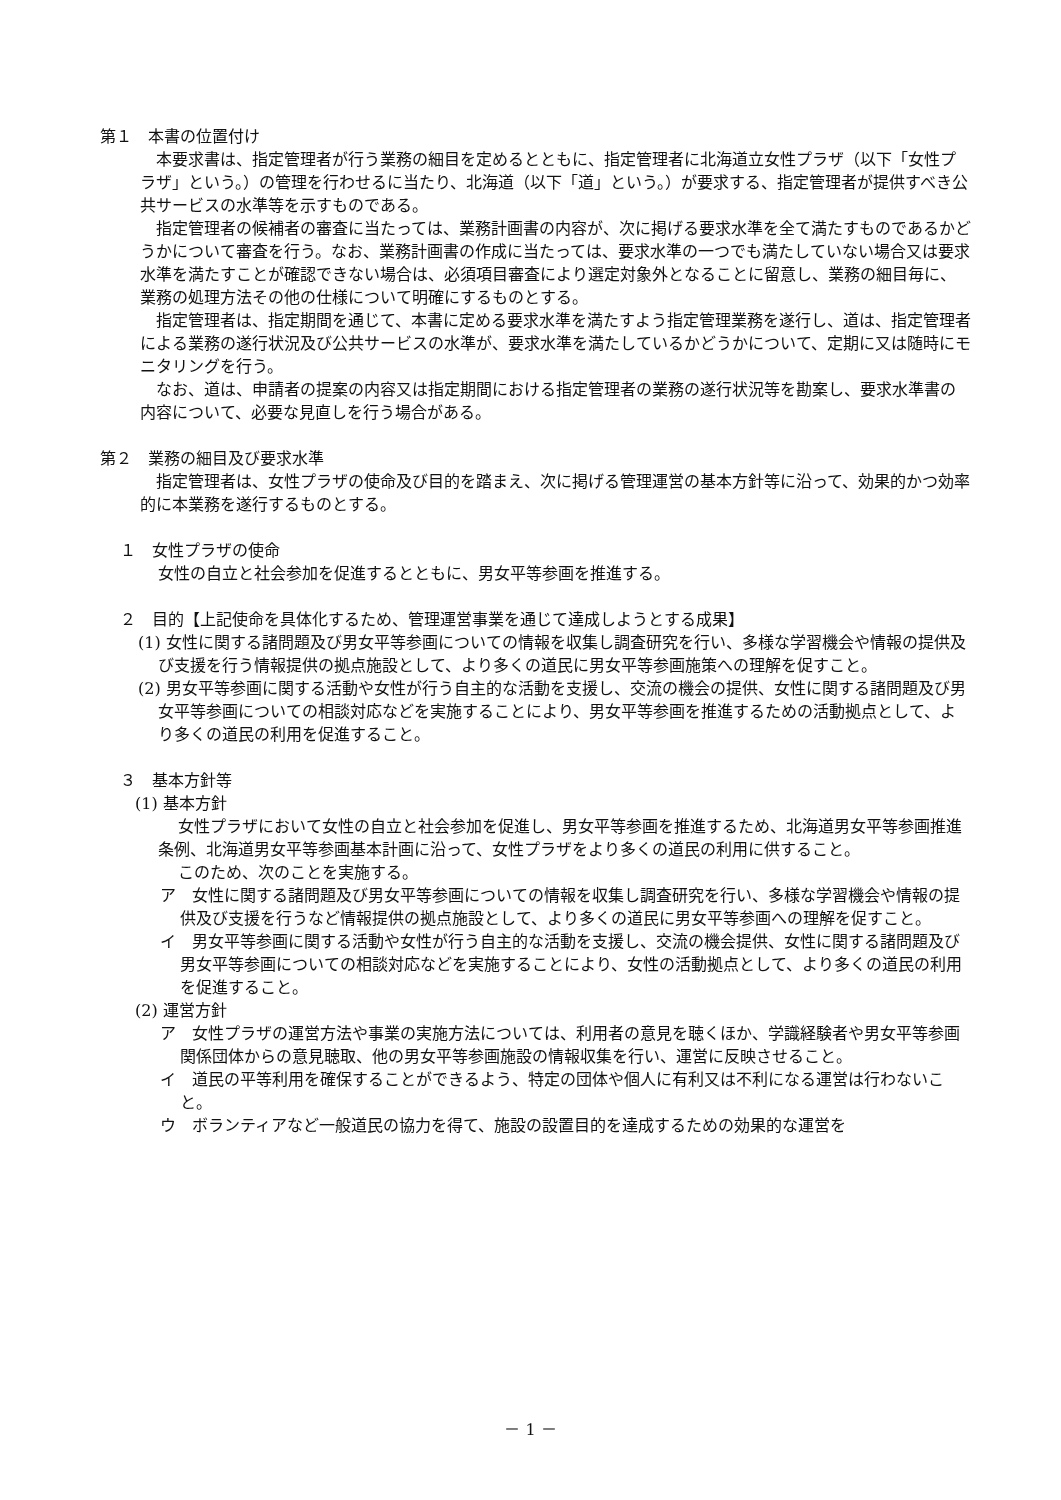第１　本書の位置付け
本要求書は、指定管理者が行う業務の細目を定めるとともに、指定管理者に北海道立女性プラザ（以下「女性プラザ」という。）の管理を行わせるに当たり、北海道（以下「道」という。）が要求する、指定管理者が提供すべき公共サービスの水準等を示すものである。
指定管理者の候補者の審査に当たっては、業務計画書の内容が、次に掲げる要求水準を全て満たすものであるかどうかについて審査を行う。なお、業務計画書の作成に当たっては、要求水準の一つでも満たしていない場合又は要求水準を満たすことが確認できない場合は、必須項目審査により選定対象外となることに留意し、業務の細目毎に、業務の処理方法その他の仕様について明確にするものとする。
指定管理者は、指定期間を通じて、本書に定める要求水準を満たすよう指定管理業務を遂行し、道は、指定管理者による業務の遂行状況及び公共サービスの水準が、要求水準を満たしているかどうかについて、定期に又は随時にモニタリングを行う。
なお、道は、申請者の提案の内容又は指定期間における指定管理者の業務の遂行状況等を勘案し、要求水準書の内容について、必要な見直しを行う場合がある。
第２　業務の細目及び要求水準
指定管理者は、女性プラザの使命及び目的を踏まえ、次に掲げる管理運営の基本方針等に沿って、効果的かつ効率的に本業務を遂行するものとする。
１　女性プラザの使命
女性の自立と社会参加を促進するとともに、男女平等参画を推進する。
２　目的【上記使命を具体化するため、管理運営事業を通じて達成しようとする成果】
(1) 女性に関する諸問題及び男女平等参画についての情報を収集し調査研究を行い、多様な学習機会や情報の提供及び支援を行う情報提供の拠点施設として、より多くの道民に男女平等参画施策への理解を促すこと。
(2) 男女平等参画に関する活動や女性が行う自主的な活動を支援し、交流の機会の提供、女性に関する諸問題及び男女平等参画についての相談対応などを実施することにより、男女平等参画を推進するための活動拠点として、より多くの道民の利用を促進すること。
３　基本方針等
(1) 基本方針
女性プラザにおいて女性の自立と社会参加を促進し、男女平等参画を推進するため、北海道男女平等参画推進条例、北海道男女平等参画基本計画に沿って、女性プラザをより多くの道民の利用に供すること。
このため、次のことを実施する。
ア　女性に関する諸問題及び男女平等参画についての情報を収集し調査研究を行い、多様な学習機会や情報の提供及び支援を行うなど情報提供の拠点施設として、より多くの道民に男女平等参画への理解を促すこと。
イ　男女平等参画に関する活動や女性が行う自主的な活動を支援し、交流の機会提供、女性に関する諸問題及び男女平等参画についての相談対応などを実施することにより、女性の活動拠点として、より多くの道民の利用を促進すること。
(2) 運営方針
ア　女性プラザの運営方法や事業の実施方法については、利用者の意見を聴くほか、学識経験者や男女平等参画関係団体からの意見聴取、他の男女平等参画施設の情報収集を行い、運営に反映させること。
イ　道民の平等利用を確保することができるよう、特定の団体や個人に有利又は不利になる運営は行わないこと。
ウ　ボランティアなど一般道民の協力を得て、施設の設置目的を達成するための効果的な運営を
－ 1 －